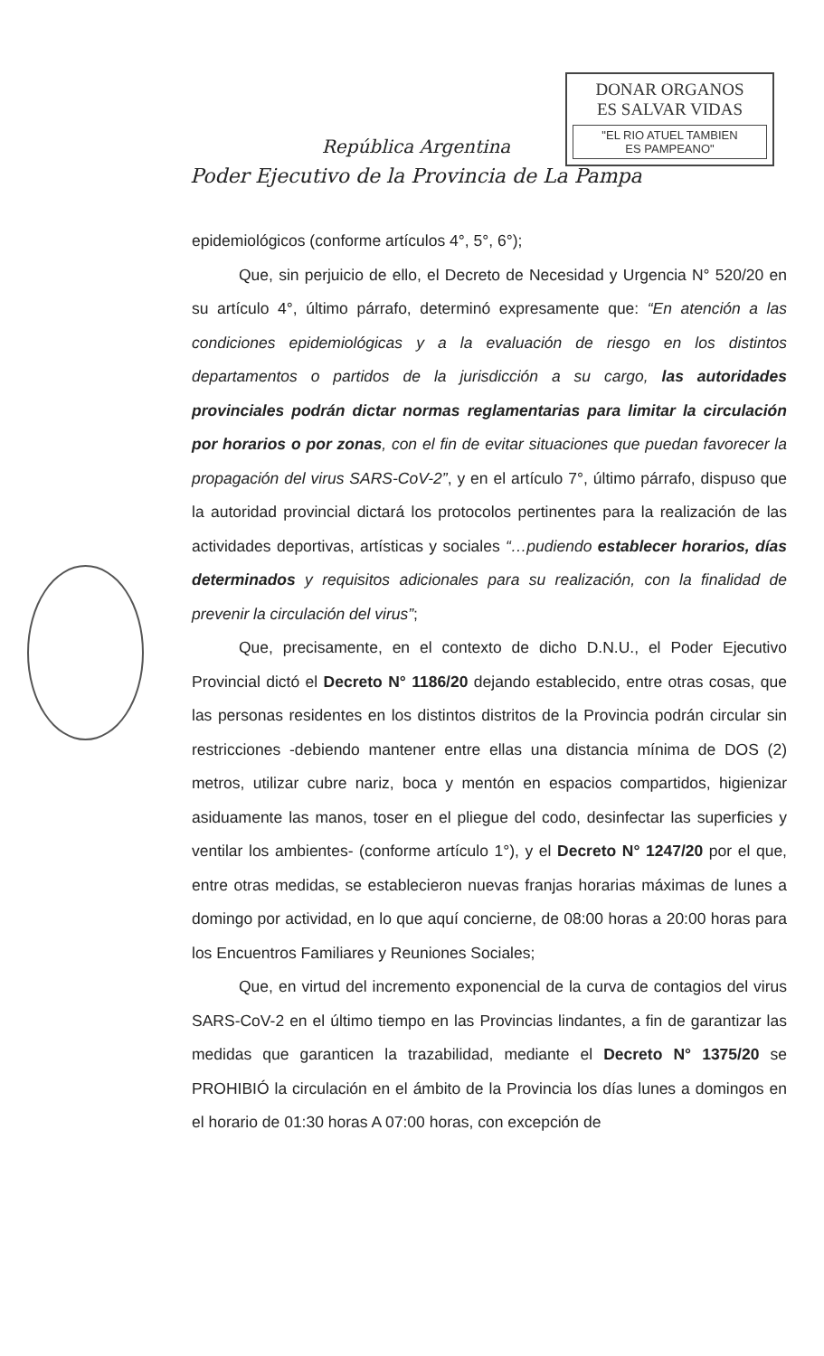DONAR ORGANOS
ES SALVAR VIDAS
"EL RIO ATUEL TAMBIEN
ES PAMPEANO"
República Argentina
Poder Ejecutivo de la Provincia de La Pampa
epidemiológicos (conforme artículos 4°, 5°, 6°);
Que, sin perjuicio de ello, el Decreto de Necesidad y Urgencia N° 520/20 en su artículo 4°, último párrafo, determinó expresamente que: “En atención a las condiciones epidemiológicas y a la evaluación de riesgo en los distintos departamentos o partidos de la jurisdicción a su cargo, las autoridades provinciales podrán dictar normas reglamentarias para limitar la circulación por horarios o por zonas, con el fin de evitar situaciones que puedan favorecer la propagación del virus SARS-CoV-2”, y en el artículo 7°, último párrafo, dispuso que la autoridad provincial dictará los protocolos pertinentes para la realización de las actividades deportivas, artísticas y sociales “…pudiendo establecer horarios, días determinados y requisitos adicionales para su realización, con la finalidad de prevenir la circulación del virus”;
Que, precisamente, en el contexto de dicho D.N.U., el Poder Ejecutivo Provincial dictó el Decreto N° 1186/20 dejando establecido, entre otras cosas, que las personas residentes en los distintos distritos de la Provincia podrán circular sin restricciones -debiendo mantener entre ellas una distancia mínima de DOS (2) metros, utilizar cubre nariz, boca y mentón en espacios compartidos, higienizar asiduamente las manos, toser en el pliegue del codo, desinfectar las superficies y ventilar los ambientes- (conforme artículo 1°), y el Decreto N° 1247/20 por el que, entre otras medidas, se establecieron nuevas franjas horarias máximas de lunes a domingo por actividad, en lo que aquí concierne, de 08:00 horas a 20:00 horas para los Encuentros Familiares y Reuniones Sociales;
Que, en virtud del incremento exponencial de la curva de contagios del virus SARS-CoV-2 en el último tiempo en las Provincias lindantes, a fin de garantizar las medidas que garanticen la trazabilidad, mediante el Decreto N° 1375/20 se PROHIBIÓ la circulación en el ámbito de la Provincia los días lunes a domingos en el horario de 01:30 horas A 07:00 horas, con excepción de